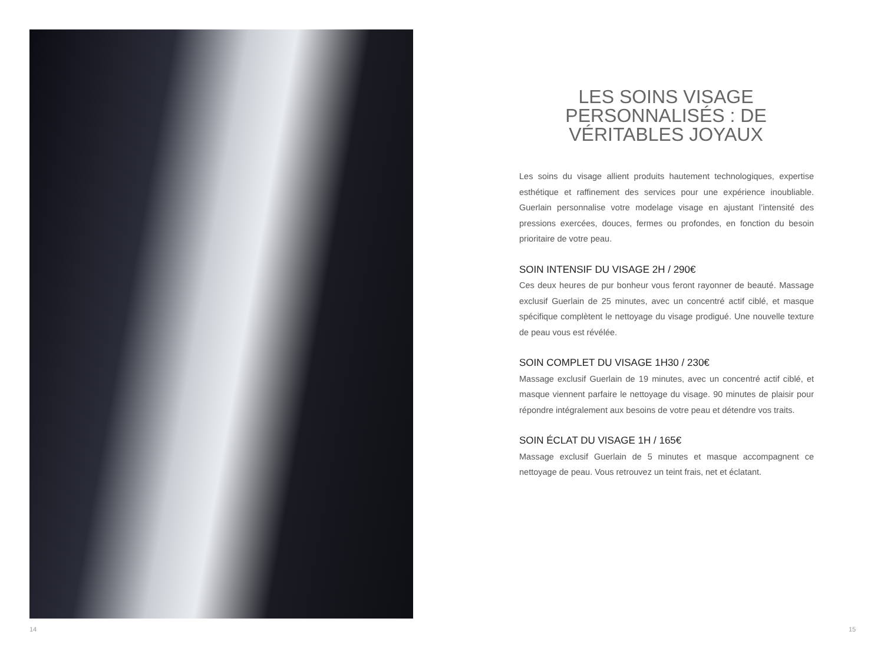14
LES SOINS VISAGE PERSONNALISÉS : DE VÉRITABLES JOYAUX
Les soins du visage allient produits hautement technologiques, expertise esthétique et raffinement des services pour une expérience inoubliable. Guerlain personnalise votre modelage visage en ajustant l’intensité des pressions exercées, douces, fermes ou profondes, en fonction du besoin prioritaire de votre peau.
SOIN INTENSIF DU VISAGE 2H / 290€
Ces deux heures de pur bonheur vous feront rayonner de beauté. Massage exclusif Guerlain de 25 minutes, avec un concentré actif ciblé, et masque spécifique complètent le nettoyage du visage prodigué. Une nouvelle texture de peau vous est révélée.
SOIN COMPLET DU VISAGE 1H30 / 230€
Massage exclusif Guerlain de 19 minutes, avec un concentré actif ciblé, et masque viennent parfaire le nettoyage du visage. 90 minutes de plaisir pour répondre intégralement aux besoins de votre peau et détendre vos traits.
SOIN ÉCLAT DU VISAGE 1H / 165€
Massage exclusif Guerlain de 5 minutes et masque accompagnent ce nettoyage de peau. Vous retrouvez un teint frais, net et éclatant.
15